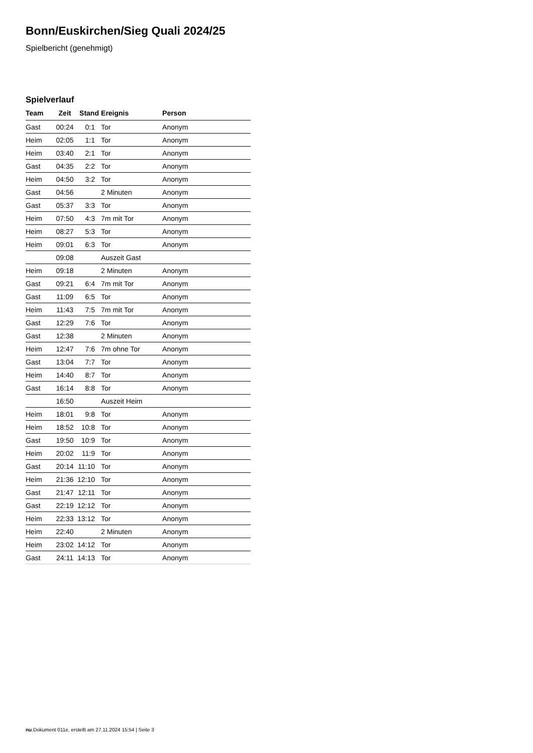Bonn/Euskirchen/Sieg Quali 2024/25
Spielbericht (genehmigt)
Spielverlauf
| Team | Zeit | Stand | Ereignis | Person |
| --- | --- | --- | --- | --- |
| Gast | 00:24 | 0:1 | Tor | Anonym |
| Heim | 02:05 | 1:1 | Tor | Anonym |
| Heim | 03:40 | 2:1 | Tor | Anonym |
| Gast | 04:35 | 2:2 | Tor | Anonym |
| Heim | 04:50 | 3:2 | Tor | Anonym |
| Gast | 04:56 | | 2 Minuten | Anonym |
| Gast | 05:37 | 3:3 | Tor | Anonym |
| Heim | 07:50 | 4:3 | 7m mit Tor | Anonym |
| Heim | 08:27 | 5:3 | Tor | Anonym |
| Heim | 09:01 | 6:3 | Tor | Anonym |
| | 09:08 | | Auszeit Gast | |
| Heim | 09:18 | | 2 Minuten | Anonym |
| Gast | 09:21 | 6:4 | 7m mit Tor | Anonym |
| Gast | 11:09 | 6:5 | Tor | Anonym |
| Heim | 11:43 | 7:5 | 7m mit Tor | Anonym |
| Gast | 12:29 | 7:6 | Tor | Anonym |
| Gast | 12:38 | | 2 Minuten | Anonym |
| Heim | 12:47 | 7:6 | 7m ohne Tor | Anonym |
| Gast | 13:04 | 7:7 | Tor | Anonym |
| Heim | 14:40 | 8:7 | Tor | Anonym |
| Gast | 16:14 | 8:8 | Tor | Anonym |
| | 16:50 | | Auszeit Heim | |
| Heim | 18:01 | 9:8 | Tor | Anonym |
| Heim | 18:52 | 10:8 | Tor | Anonym |
| Gast | 19:50 | 10:9 | Tor | Anonym |
| Heim | 20:02 | 11:9 | Tor | Anonym |
| Gast | 20:14 | 11:10 | Tor | Anonym |
| Heim | 21:36 | 12:10 | Tor | Anonym |
| Gast | 21:47 | 12:11 | Tor | Anonym |
| Gast | 22:19 | 12:12 | Tor | Anonym |
| Heim | 22:33 | 13:12 | Tor | Anonym |
| Heim | 22:40 | | 2 Minuten | Anonym |
| Heim | 23:02 | 14:12 | Tor | Anonym |
| Gast | 24:11 | 14:13 | Tor | Anonym |
nu.Dokument 011e, erstellt am 27.11.2024 15:54 | Seite 3